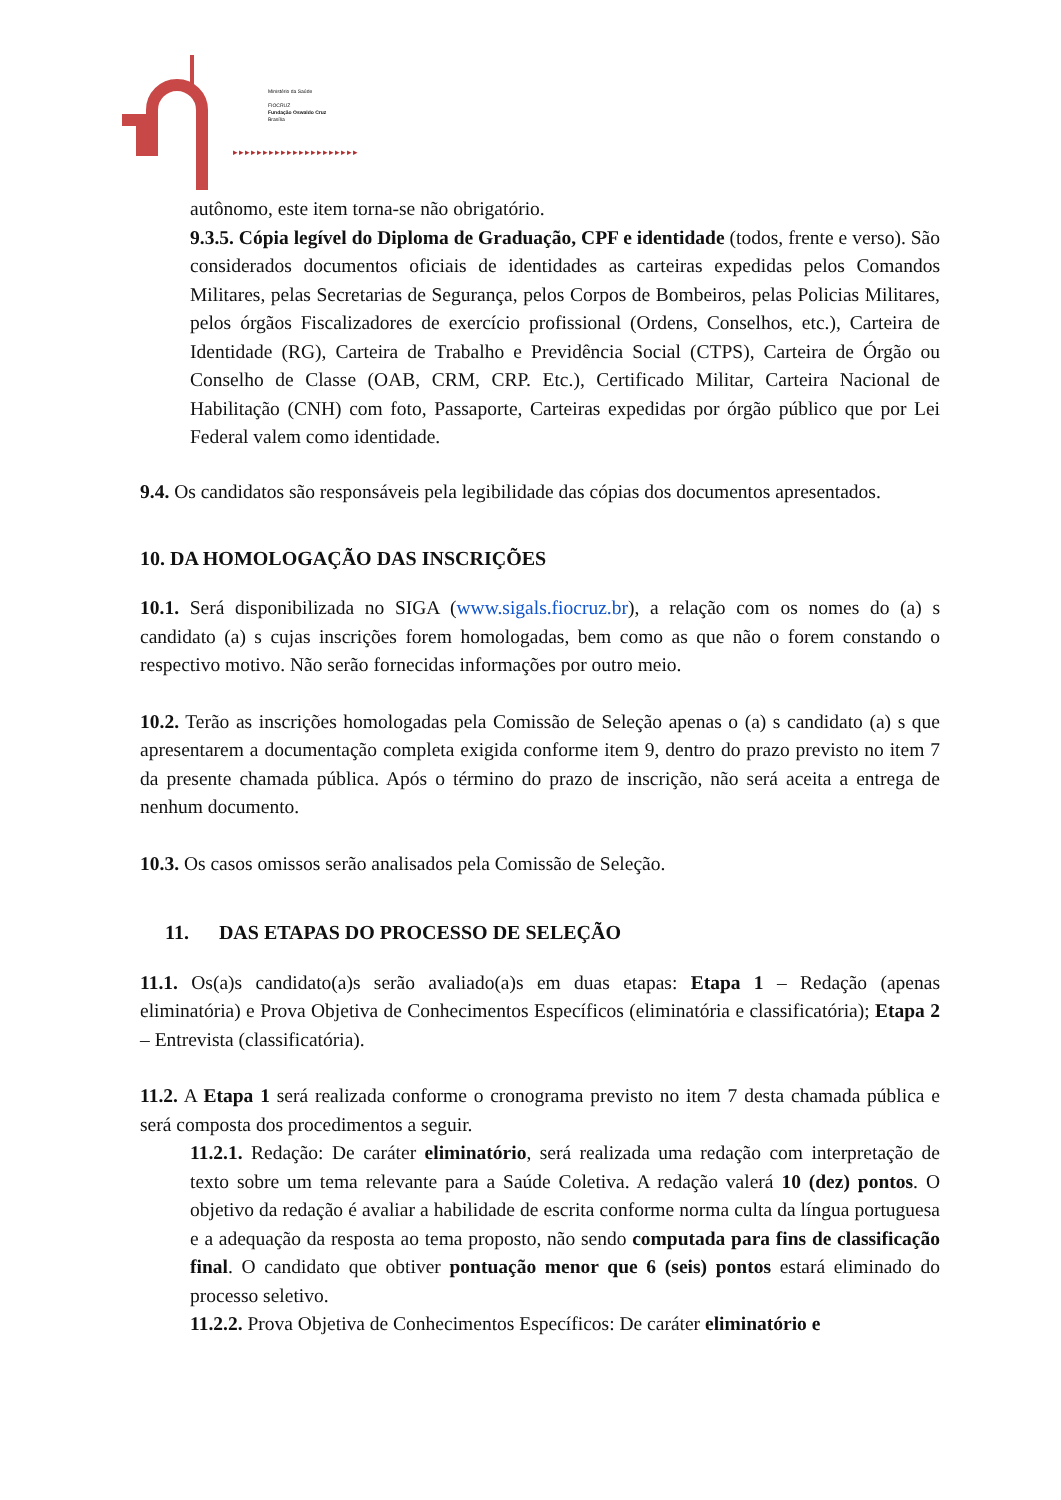Ministério da Saúde
FIOCRUZ
Fundação Oswaldo Cruz
Brasília
▸▸▸▸▸▸▸▸▸▸▸▸▸▸▸▸▸▸▸▸▸
autônomo, este item torna-se não obrigatório.
9.3.5. Cópia legível do Diploma de Graduação, CPF e identidade (todos, frente e verso). São considerados documentos oficiais de identidades as carteiras expedidas pelos Comandos Militares, pelas Secretarias de Segurança, pelos Corpos de Bombeiros, pelas Policias Militares, pelos órgãos Fiscalizadores de exercício profissional (Ordens, Conselhos, etc.), Carteira de Identidade (RG), Carteira de Trabalho e Previdência Social (CTPS), Carteira de Órgão ou Conselho de Classe (OAB, CRM, CRP. Etc.), Certificado Militar, Carteira Nacional de Habilitação (CNH) com foto, Passaporte, Carteiras expedidas por órgão público que por Lei Federal valem como identidade.
9.4. Os candidatos são responsáveis pela legibilidade das cópias dos documentos apresentados.
10. DA HOMOLOGAÇÃO DAS INSCRIÇÕES
10.1. Será disponibilizada no SIGA (www.sigals.fiocruz.br), a relação com os nomes do (a) s candidato (a) s cujas inscrições forem homologadas, bem como as que não o forem constando o respectivo motivo. Não serão fornecidas informações por outro meio.
10.2. Terão as inscrições homologadas pela Comissão de Seleção apenas o (a) s candidato (a) s que apresentarem a documentação completa exigida conforme item 9, dentro do prazo previsto no item 7 da presente chamada pública. Após o término do prazo de inscrição, não será aceita a entrega de nenhum documento.
10.3. Os casos omissos serão analisados pela Comissão de Seleção.
11. DAS ETAPAS DO PROCESSO DE SELEÇÃO
11.1. Os(a)s candidato(a)s serão avaliado(a)s em duas etapas: Etapa 1 – Redação (apenas eliminatória) e Prova Objetiva de Conhecimentos Específicos (eliminatória e classificatória); Etapa 2 – Entrevista (classificatória).
11.2. A Etapa 1 será realizada conforme o cronograma previsto no item 7 desta chamada pública e será composta dos procedimentos a seguir.
11.2.1. Redação: De caráter eliminatório, será realizada uma redação com interpretação de texto sobre um tema relevante para a Saúde Coletiva. A redação valerá 10 (dez) pontos. O objetivo da redação é avaliar a habilidade de escrita conforme norma culta da língua portuguesa e a adequação da resposta ao tema proposto, não sendo computada para fins de classificação final. O candidato que obtiver pontuação menor que 6 (seis) pontos estará eliminado do processo seletivo.
11.2.2. Prova Objetiva de Conhecimentos Específicos: De caráter eliminatório e